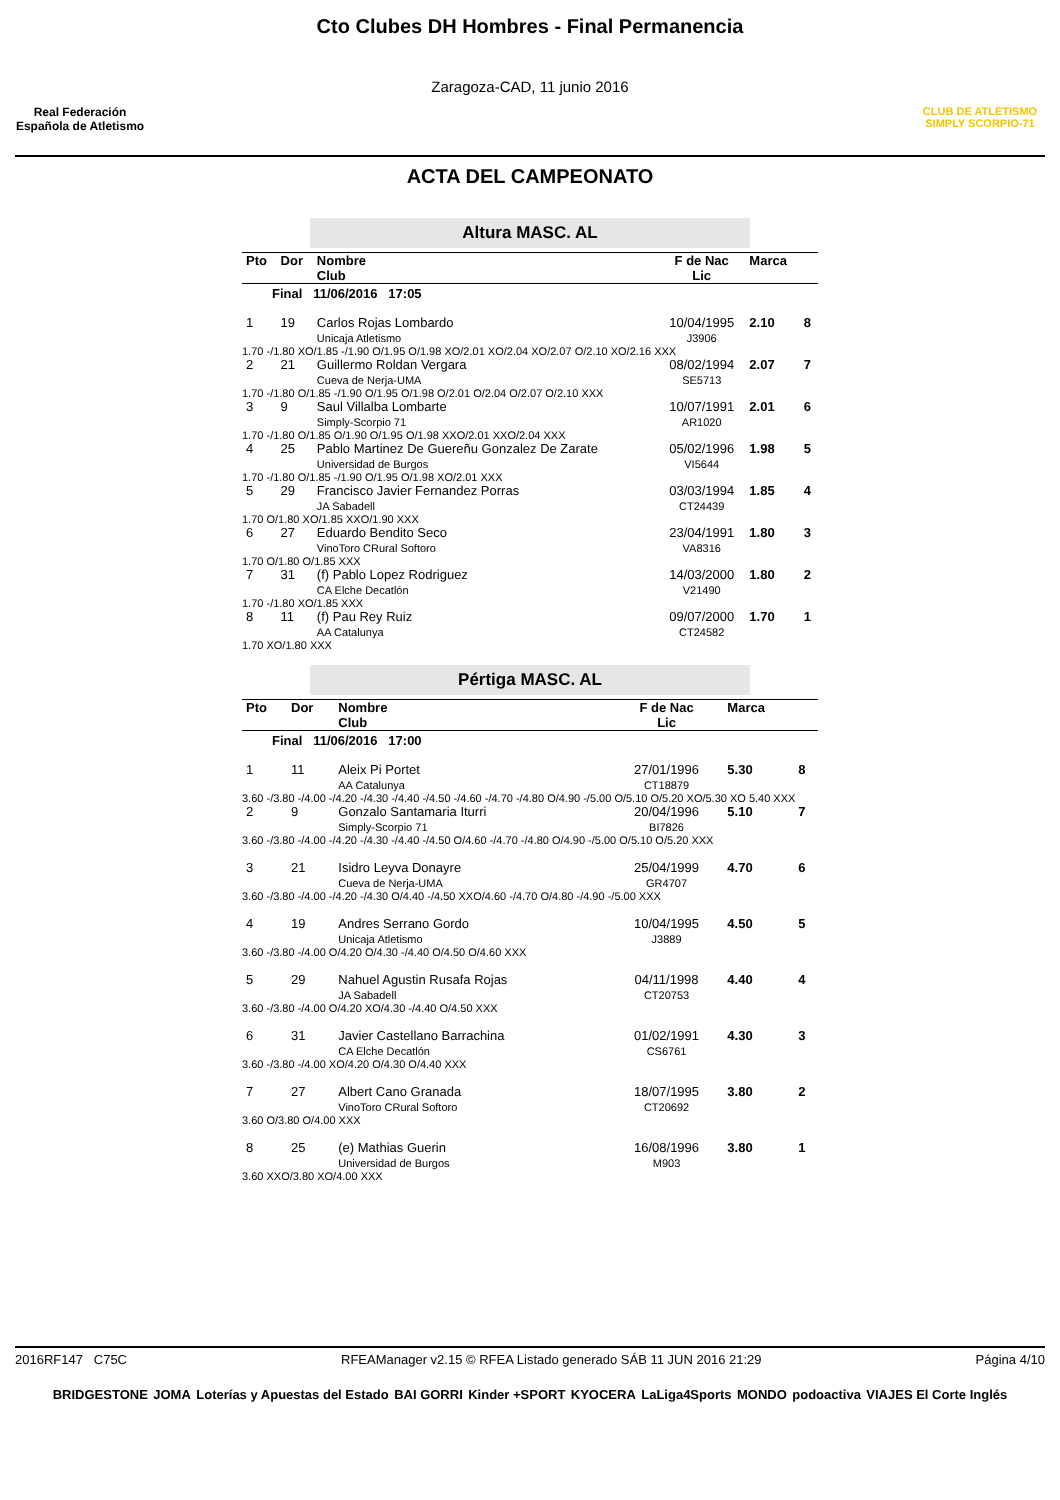Real Federación Española de Atletismo
Cto Clubes DH Hombres - Final Permanencia
Zaragoza-CAD, 11 junio 2016
CLUB DE ATLETISMO SIMPLY SCORPIO-71
ACTA DEL CAMPEONATO
Altura MASC. AL
| Pto | Dor | Nombre Club | F de Nac Lic | Marca | |
| Final 11/06/2016 17:05 | | | | | |
| 1 | 19 | Carlos Rojas Lombardo Unicaja Atletismo | 10/04/1995 J3906 | 2.10 | 8 |
| 1.70 -/1.80 XO/1.85 -/1.90 O/1.95 O/1.98 XO/2.01 XO/2.04 XO/2.07 O/2.10 XO/2.16 XXX | | | | | |
| 2 | 21 | Guillermo Roldan Vergara Cueva de Nerja-UMA | 08/02/1994 SE5713 | 2.07 | 7 |
| 1.70 -/1.80 O/1.85 -/1.90 O/1.95 O/1.98 O/2.01 O/2.04 O/2.07 O/2.10 XXX | | | | | |
| 3 | 9 | Saul Villalba Lombarte Simply-Scorpio 71 | 10/07/1991 AR1020 | 2.01 | 6 |
| 1.70 -/1.80 O/1.85 O/1.90 O/1.95 O/1.98 XXO/2.01 XXO/2.04 XXX | | | | | |
| 4 | 25 | Pablo Martinez De Guereñu Gonzalez De Zarate Universidad de Burgos | 05/02/1996 VI5644 | 1.98 | 5 |
| 1.70 -/1.80 O/1.85 -/1.90 O/1.95 O/1.98 XO/2.01 XXX | | | | | |
| 5 | 29 | Francisco Javier Fernandez Porras JA Sabadell | 03/03/1994 CT24439 | 1.85 | 4 |
| 1.70 O/1.80 XO/1.85 XXO/1.90 XXX | | | | | |
| 6 | 27 | Eduardo Bendito Seco VinoToro CRural Softoro | 23/04/1991 VA8316 | 1.80 | 3 |
| 1.70 O/1.80 O/1.85 XXX | | | | | |
| 7 | 31 | (f) Pablo Lopez Rodriguez CA Elche Decatlón | 14/03/2000 V21490 | 1.80 | 2 |
| 1.70 -/1.80 XO/1.85 XXX | | | | | |
| 8 | 11 | (f) Pau Rey Ruiz AA Catalunya | 09/07/2000 CT24582 | 1.70 | 1 |
| 1.70 XO/1.80 XXX | | | | | |
Pértiga MASC. AL
| Pto | Dor | Nombre Club | F de Nac Lic | Marca | |
| Final 11/06/2016 17:00 | | | | | |
| 1 | 11 | Aleix Pi Portet AA Catalunya | 27/01/1996 CT18879 | 5.30 | 8 |
| 3.60 -/3.80 -/4.00 -/4.20 -/4.30 -/4.40 -/4.50 -/4.60 -/4.70 -/4.80 O/4.90 -/5.00 O/5.10 O/5.20 XO/5.30 XO 5.40 XXX | | | | | |
| 2 | 9 | Gonzalo Santamaria Iturri Simply-Scorpio 71 | 20/04/1996 BI7826 | 5.10 | 7 |
| 3.60 -/3.80 -/4.00 -/4.20 -/4.30 -/4.40 -/4.50 O/4.60 -/4.70 -/4.80 O/4.90 -/5.00 O/5.10 O/5.20 XXX | | | | | |
| 3 | 21 | Isidro Leyva Donayre Cueva de Nerja-UMA | 25/04/1999 GR4707 | 4.70 | 6 |
| 3.60 -/3.80 -/4.00 -/4.20 -/4.30 O/4.40 -/4.50 XXO/4.60 -/4.70 O/4.80 -/4.90 -/5.00 XXX | | | | | |
| 4 | 19 | Andres Serrano Gordo Unicaja Atletismo | 10/04/1995 J3889 | 4.50 | 5 |
| 3.60 -/3.80 -/4.00 O/4.20 O/4.30 -/4.40 O/4.50 O/4.60 XXX | | | | | |
| 5 | 29 | Nahuel Agustin Rusafa Rojas JA Sabadell | 04/11/1998 CT20753 | 4.40 | 4 |
| 3.60 -/3.80 -/4.00 O/4.20 XO/4.30 -/4.40 O/4.50 XXX | | | | | |
| 6 | 31 | Javier Castellano Barrachina CA Elche Decatlón | 01/02/1991 CS6761 | 4.30 | 3 |
| 3.60 -/3.80 -/4.00 XO/4.20 O/4.30 O/4.40 XXX | | | | | |
| 7 | 27 | Albert Cano Granada VinoToro CRural Softoro | 18/07/1995 CT20692 | 3.80 | 2 |
| 3.60 O/3.80 O/4.00 XXX | | | | | |
| 8 | 25 | (e) Mathias Guerin Universidad de Burgos | 16/08/1996 M903 | 3.80 | 1 |
| 3.60 XXO/3.80 XO/4.00 XXX | | | | | |
2016RF147 C75C RFEAManager v2.15 © RFEA Listado generado SÁB 11 JUN 2016 21:29 Página 4/10
BRIDGESTONE JOMA Loterías y Apuestas del Estado BAI GORRI Kinder +SPORT KYOCERA LaLiga4Sports MONDO podoactiva VIAJES El Corte Inglés